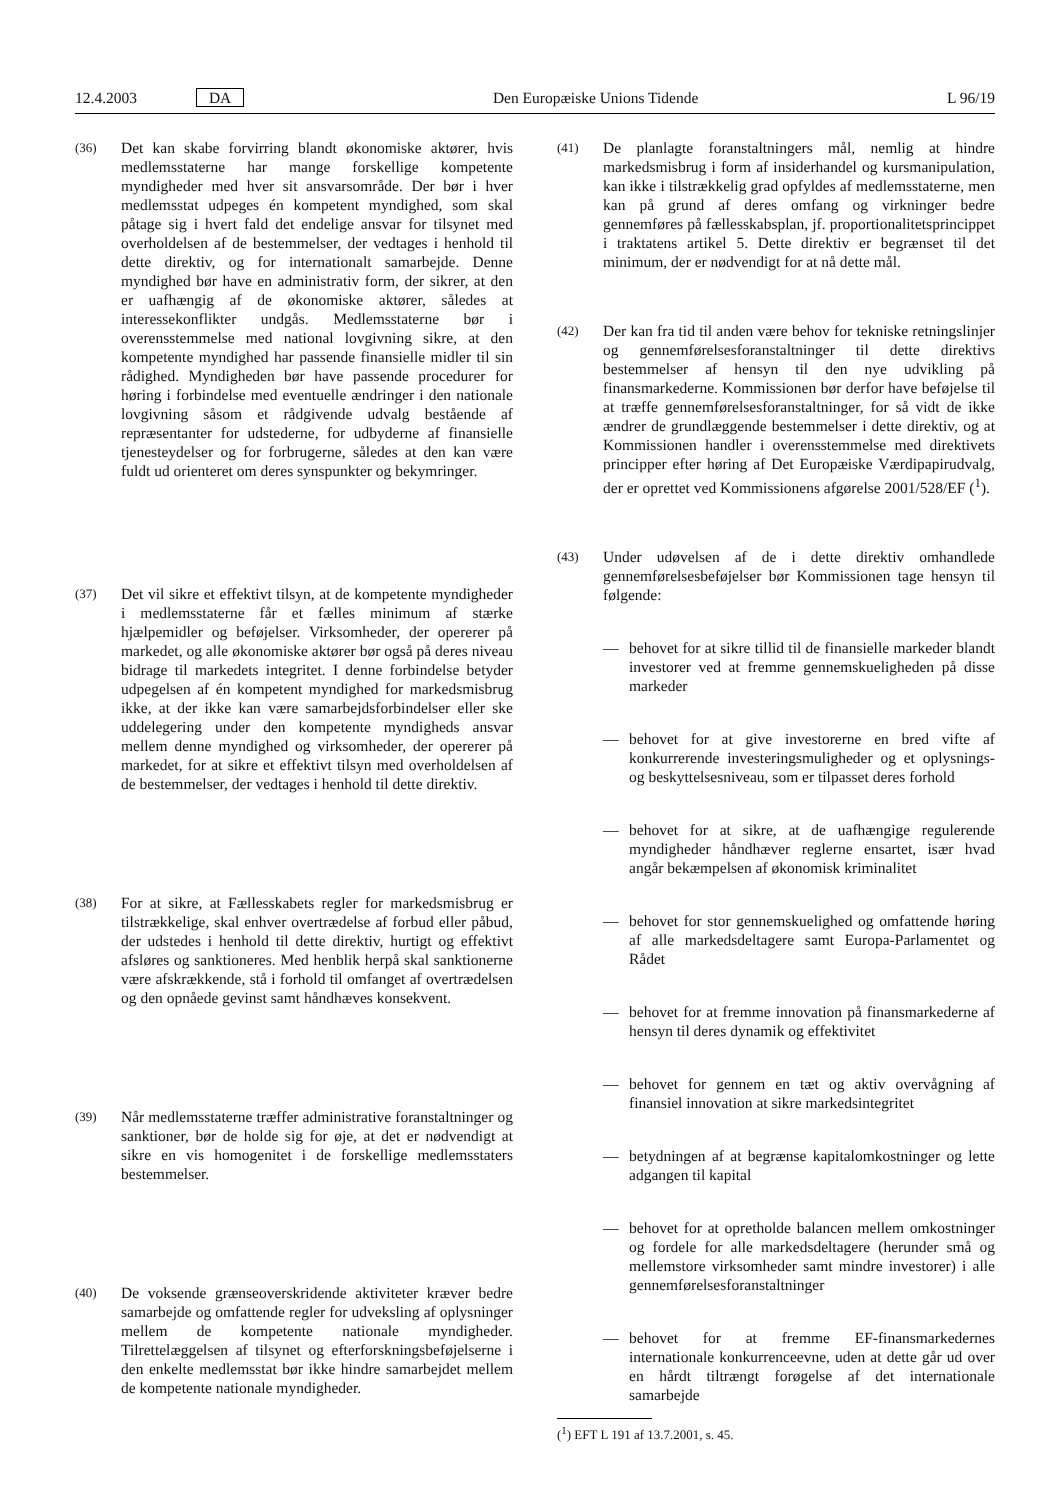12.4.2003 DA Den Europæiske Unions Tidende L 96/19
(36)
Det kan skabe forvirring blandt økonomiske aktører, hvis medlemsstaterne har mange forskellige kompetente myndigheder med hver sit ansvarsområde. Der bør i hver medlemsstat udpeges én kompetent myndighed, som skal påtage sig i hvert fald det endelige ansvar for tilsynet med overholdelsen af de bestemmelser, der vedtages i henhold til dette direktiv, og for internationalt samarbejde. Denne myndighed bør have en administrativ form, der sikrer, at den er uafhængig af de økonomiske aktører, således at interessekonflikter undgås. Medlemsstaterne bør i overensstemmelse med national lovgivning sikre, at den kompetente myndighed har passende finansielle midler til sin rådighed. Myndigheden bør have passende procedurer for høring i forbindelse med eventuelle ændringer i den nationale lovgivning såsom et rådgivende udvalg bestående af repræsentanter for udstederne, for udbyderne af finansielle tjenesteydelser og for forbrugerne, således at den kan være fuldt ud orienteret om deres synspunkter og bekymringer.
(37)
Det vil sikre et effektivt tilsyn, at de kompetente myndigheder i medlemsstaterne får et fælles minimum af stærke hjælpemidler og beføjelser. Virksomheder, der opererer på markedet, og alle økonomiske aktører bør også på deres niveau bidrage til markedets integritet. I denne forbindelse betyder udpegelsen af én kompetent myndighed for markedsmisbrug ikke, at der ikke kan være samarbejdsforbindelser eller ske uddelegering under den kompetente myndigheds ansvar mellem denne myndighed og virksomheder, der opererer på markedet, for at sikre et effektivt tilsyn med overholdelsen af de bestemmelser, der vedtages i henhold til dette direktiv.
(38)
For at sikre, at Fællesskabets regler for markedsmisbrug er tilstrækkelige, skal enhver overtrædelse af forbud eller påbud, der udstedes i henhold til dette direktiv, hurtigt og effektivt afsløres og sanktioneres. Med henblik herpå skal sanktionerne være afskrækkende, stå i forhold til omfanget af overtrædelsen og den opnåede gevinst samt håndhæves konsekvent.
(39)
Når medlemsstaterne træffer administrative foranstaltninger og sanktioner, bør de holde sig for øje, at det er nødvendigt at sikre en vis homogenitet i de forskellige medlemsstaters bestemmelser.
(40)
De voksende grænseoverskridende aktiviteter kræver bedre samarbejde og omfattende regler for udveksling af oplysninger mellem de kompetente nationale myndigheder. Tilrettelæggelsen af tilsynet og efterforskningsbeføjelserne i den enkelte medlemsstat bør ikke hindre samarbejdet mellem de kompetente nationale myndigheder.
(41)
De planlagte foranstaltningers mål, nemlig at hindre markedsmisbrug i form af insiderhandel og kursmanipulation, kan ikke i tilstrækkelig grad opfyldes af medlemsstaterne, men kan på grund af deres omfang og virkninger bedre gennemføres på fællesskabsplan, jf. proportionalitetsprincippet i traktatens artikel 5. Dette direktiv er begrænset til det minimum, der er nødvendigt for at nå dette mål.
(42)
Der kan fra tid til anden være behov for tekniske retningslinjer og gennemførelsesforanstaltninger til dette direktivs bestemmelser af hensyn til den nye udvikling på finansmarkederne. Kommissionen bør derfor have beføjelse til at træffe gennemførelsesforanstaltninger, for så vidt de ikke ændrer de grundlæggende bestemmelser i dette direktiv, og at Kommissionen handler i overensstemmelse med direktivets principper efter høring af Det Europæiske Værdipapirudvalg, der er oprettet ved Kommissionens afgørelse 2001/528/EF (<sup>1</sup>).
(43)
Under udøvelsen af de i dette direktiv omhandlede gennemførelsesbeføjelser bør Kommissionen tage hensyn til følgende:
— behovet for at sikre tillid til de finansielle markeder blandt investorer ved at fremme gennemskueligheden på disse markeder
— behovet for at give investorerne en bred vifte af konkurrerende investeringsmuligheder og et oplysnings- og beskyttelsesniveau, som er tilpasset deres forhold
— behovet for at sikre, at de uafhængige regulerende myndigheder håndhæver reglerne ensartet, især hvad angår bekæmpelsen af økonomisk kriminalitet
— behovet for stor gennemskuelighed og omfattende høring af alle markedsdeltagere samt Europa-Parlamentet og Rådet
— behovet for at fremme innovation på finansmarkederne af hensyn til deres dynamik og effektivitet
— behovet for gennem en tæt og aktiv overvågning af finansiel innovation at sikre markedsintegritet
— betydningen af at begrænse kapitalomkostninger og lette adgangen til kapital
— behovet for at opretholde balancen mellem omkostninger og fordele for alle markedsdeltagere (herunder små og mellemstore virksomheder samt mindre investorer) i alle gennemførelsesforanstaltninger
— behovet for at fremme EF-finansmarkedernes internationale konkurrenceevne, uden at dette går ud over en hårdt tiltrængt forøgelse af det internationale samarbejde
(<sup>1</sup>) EFT L 191 af 13.7.2001, s. 45.